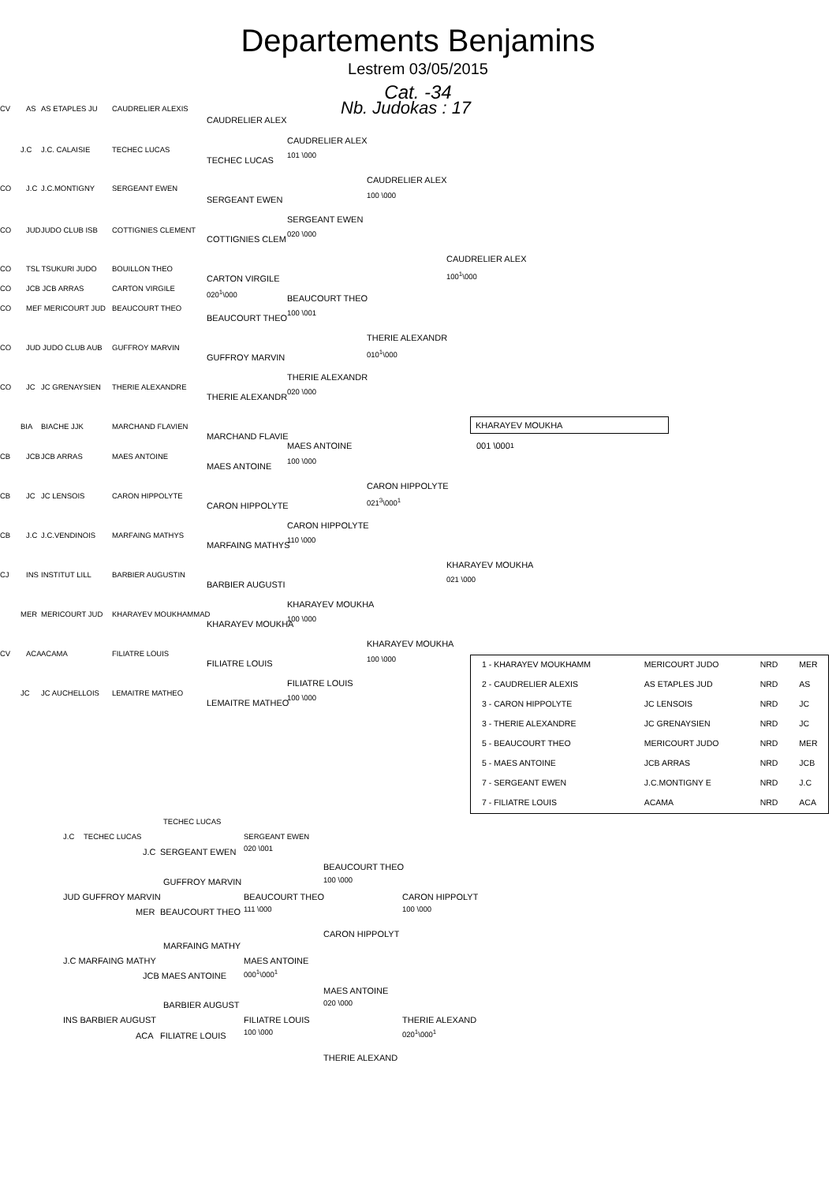Departements Benjamins
Lestrem 03/05/2015
Cat. -34
CV AS AS ETAPLES JU CAUDRELIER ALEXIS Nb. Judokas : 17
CAUDRELIER ALEX
CAUDRELIER ALEX
J.C J.C. CALAISIE TECHEC LUCAS
101 \000
TECHEC LUCAS
CAUDRELIER ALEX
CO J.C J.C.MONTIGNY SERGEANT EWEN
100 \000
SERGEANT EWEN
SERGEANT EWEN
CO JUD JUDO CLUB ISB COTTIGNIES CLEMENT
020 \000
COTTIGNIES CLEM
CAUDRELIER ALEX
CO TSL TSUKURI JUDO BOUILLON THEO
100<sup>1</sup>\000
CARTON VIRGILE
CO JCB JCB ARRAS CARTON VIRGILE
020<sup>1</sup>\000
BEAUCOURT THEO
CO MEF MERICOURT JUD BEAUCOURT THEO
100 \001
BEAUCOURT THEO
THERIE ALEXANDR
CO JUD JUDO CLUB AUB GUFFROY MARVIN
010<sup>1</sup>\000
GUFFROY MARVIN
THERIE ALEXANDR
CO JC JC GRENAYSIEN THERIE ALEXANDRE
020 \000
THERIE ALEXANDR
BIA BIACHE JJK MARCHAND FLAVIEN
MARCHAND FLAVIE
MAES ANTOINE
CB JCB JCB ARRAS MAES ANTOINE
100 \000
MAES ANTOINE
CARON HIPPOLYTE
CB JC JC LENSOIS CARON HIPPOLYTE
021<sup>3</sup>\000<sup>1</sup>
CARON HIPPOLYTE
CARON HIPPOLYTE
CB J.C J.C.VENDINOIS MARFAING MATHYS
110 \000
MARFAING MATHYS
KHARAYEV MOUKHA
CJ INS INSTITUT LILL BARBIER AUGUSTIN
021 \000
BARBIER AUGUSTI
KHARAYEV MOUKHA
MER MERICOURT JUD KHARAYEV MOUKHAMMAD
100 \000
KHARAYEV MOUKHA
KHARAYEV MOUKHA
CV ACA ACAMA FILIATRE LOUIS
100 \000
FILIATRE LOUIS
FILIATRE LOUIS
JC JC AUCHELLOIS LEMAITRE MATHEO
100 \000
LEMAITRE MATHEO
KHARAYEV MOUKHA
001 \000<sup>1</sup>
| 1 - KHARAYEV MOUKHAMM | MERICOURT JUDO | NRD | MER |
| 2 - CAUDRELIER ALEXIS | AS ETAPLES JUD | NRD | AS |
| 3 - CARON HIPPOLYTE | JC LENSOIS | NRD | JC |
| 3 - THERIE ALEXANDRE | JC GRENAYSIEN | NRD | JC |
| 5 - BEAUCOURT THEO | MERICOURT JUDO | NRD | MER |
| 5 - MAES ANTOINE | JCB ARRAS | NRD | JCB |
| 7 - SERGEANT EWEN | J.C.MONTIGNY E | NRD | J.C |
| 7 - FILIATRE LOUIS | ACAMA | NRD | ACA |
TECHEC LUCAS
J.C TECHEC LUCAS SERGEANT EWEN
020 \001
J.C SERGEANT EWEN
BEAUCOURT THEO
100 \000
GUFFROY MARVIN
JUD GUFFROY MARVIN BEAUCOURT THEO CARON HIPPOLYT
111 \000 100 \000
MER BEAUCOURT THEO
CARON HIPPOLYT
MARFAING MATHY
J.C MARFAING MATHY MAES ANTOINE
000<sup>1</sup>\000<sup>1</sup>
JCB MAES ANTOINE
MAES ANTOINE
020 \000
BARBIER AUGUST
INS BARBIER AUGUST FILIATRE LOUIS THERIE ALEXAND
100 \000 020<sup>1</sup>\000<sup>1</sup>
ACA FILIATRE LOUIS
THERIE ALEXAND